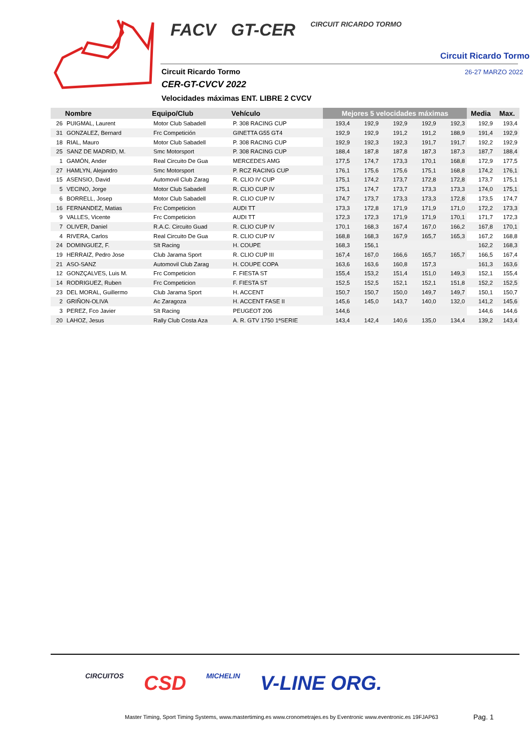FACV GT-CER CIRCUIT RICARDO TORMO
Circuit Ricardo Tormo
Circuit Ricardo Tormo 26-27 MARZO 2022
CER-GT-CVCV 2022
Velocidades máximas ENT. LIBRE 2 CVCV
| | Nombre | Equipo/Club | Vehículo | Mejores 5 velocidades máximas | | | | | Media | Max. |
| --- | --- | --- | --- | --- | --- | --- | --- | --- | --- | --- |
| 26 | PUIGMAL, Laurent | Motor Club Sabadell | P. 308 RACING CUP | 193,4 | 192,9 | 192,9 | 192,9 | 192,3 | 192,9 | 193,4 |
| 31 | GONZALEZ, Bernard | Frc Competición | GINETTA G55 GT4 | 192,9 | 192,9 | 191,2 | 191,2 | 188,9 | 191,4 | 192,9 |
| 18 | RIAL, Mauro | Motor Club Sabadell | P. 308 RACING CUP | 192,9 | 192,3 | 192,3 | 191,7 | 191,7 | 192,2 | 192,9 |
| 25 | SANZ DE MADRID, M. | Smc Motorsport | P. 308 RACING CUP | 188,4 | 187,8 | 187,8 | 187,3 | 187,3 | 187,7 | 188,4 |
| 1 | GAMÓN, Ander | Real Circuito De Gua | MERCEDES AMG | 177,5 | 174,7 | 173,3 | 170,1 | 168,8 | 172,9 | 177,5 |
| 27 | HAMLYN, Alejandro | Smc Motorsport | P. RCZ RACING CUP | 176,1 | 175,6 | 175,6 | 175,1 | 168,8 | 174,2 | 176,1 |
| 15 | ASENSIO, David | Automovil Club Zarag | R. CLIO IV CUP | 175,1 | 174,2 | 173,7 | 172,8 | 172,8 | 173,7 | 175,1 |
| 5 | VECINO, Jorge | Motor Club Sabadell | R. CLIO CUP IV | 175,1 | 174,7 | 173,7 | 173,3 | 173,3 | 174,0 | 175,1 |
| 6 | BORRELL, Josep | Motor Club Sabadell | R. CLIO CUP IV | 174,7 | 173,7 | 173,3 | 173,3 | 172,8 | 173,5 | 174,7 |
| 16 | FERNANDEZ, Matias | Frc Competicion | AUDI TT | 173,3 | 172,8 | 171,9 | 171,9 | 171,0 | 172,2 | 173,3 |
| 9 | VALLES, Vicente | Frc Competicion | AUDI TT | 172,3 | 172,3 | 171,9 | 171,9 | 170,1 | 171,7 | 172,3 |
| 7 | OLIVER, Daniel | R.A.C. Circuito Guad | R. CLIO CUP IV | 170,1 | 168,3 | 167,4 | 167,0 | 166,2 | 167,8 | 170,1 |
| 4 | RIVERA, Carlos | Real Circuito De Gua | R. CLIO CUP IV | 168,8 | 168,3 | 167,9 | 165,7 | 165,3 | 167,2 | 168,8 |
| 24 | DOMINGUEZ, F. | Slt Racing | H. COUPE | 168,3 | 156,1 | | | | 162,2 | 168,3 |
| 19 | HERRAIZ, Pedro Jose | Club Jarama Sport | R. CLIO CUP III | 167,4 | 167,0 | 166,6 | 165,7 | 165,7 | 166,5 | 167,4 |
| 21 | ASO-SANZ | Automovil Club Zarag | H. COUPE COPA | 163,6 | 163,6 | 160,8 | 157,3 | | 161,3 | 163,6 |
| 12 | GONZÇALVES, Luis M. | Frc Competicion | F. FIESTA ST | 155,4 | 153,2 | 151,4 | 151,0 | 149,3 | 152,1 | 155,4 |
| 14 | RODRIGUEZ, Ruben | Frc Competicion | F. FIESTA ST | 152,5 | 152,5 | 152,1 | 152,1 | 151,8 | 152,2 | 152,5 |
| 23 | DEL MORAL, Guillermo | Club Jarama Sport | H. ACCENT | 150,7 | 150,7 | 150,0 | 149,7 | 149,7 | 150,1 | 150,7 |
| 2 | GRIÑON-OLIVA | Ac Zaragoza | H. ACCENT FASE II | 145,6 | 145,0 | 143,7 | 140,0 | 132,0 | 141,2 | 145,6 |
| 3 | PEREZ, Fco Javier | Slt Racing | PEUGEOT 206 | 144,6 | | | | | 144,6 | 144,6 |
| 20 | LAHOZ, Jesus | Rally Club Costa Aza | A. R. GTV 1750 1ªSERIE | 143,4 | 142,4 | 140,6 | 135,0 | 134,4 | 139,2 | 143,4 |
CIRCUITOS CSD MICHELIN V-LINE ORG.
Master Timing, Sport Timing Systems, www.mastertiming.es www.cronometrajes.es by Eventronic www.eventronic.es 19FJAP63
Pag. 1